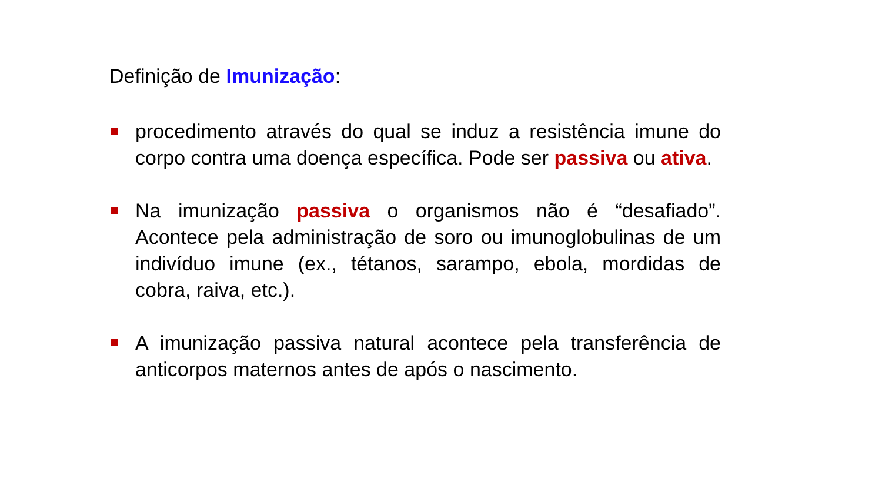Definição de Imunização:
procedimento através do qual se induz a resistência imune do corpo contra uma doença específica. Pode ser passiva ou ativa.
Na imunização passiva o organismos não é “desafiado”. Acontece pela administração de soro ou imunoglobulinas de um indivíduo imune (ex., tétanos, sarampo, ebola, mordidas de cobra, raiva, etc.).
A imunização passiva natural acontece pela transferência de anticorpos maternos antes de após o nascimento.